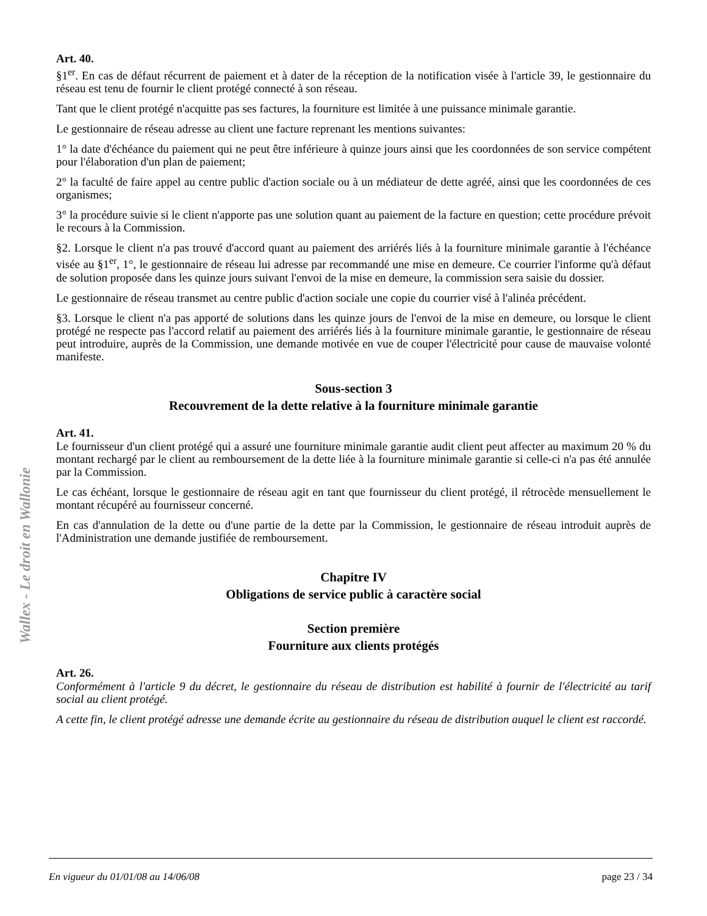Wallex - Le droit en Wallonie
Art. 40.
§1<sup>er</sup>. En cas de défaut récurrent de paiement et à dater de la réception de la notification visée à l'article 39, le gestionnaire du réseau est tenu de fournir le client protégé connecté à son réseau.
Tant que le client protégé n'acquitte pas ses factures, la fourniture est limitée à une puissance minimale garantie.
Le gestionnaire de réseau adresse au client une facture reprenant les mentions suivantes:
1° la date d'échéance du paiement qui ne peut être inférieure à quinze jours ainsi que les coordonnées de son service compétent pour l'élaboration d'un plan de paiement;
2° la faculté de faire appel au centre public d'action sociale ou à un médiateur de dette agréé, ainsi que les coordonnées de ces organismes;
3° la procédure suivie si le client n'apporte pas une solution quant au paiement de la facture en question; cette procédure prévoit le recours à la Commission.
§2. Lorsque le client n'a pas trouvé d'accord quant au paiement des arriérés liés à la fourniture minimale garantie à l'échéance visée au §1<sup>er</sup>, 1°, le gestionnaire de réseau lui adresse par recommandé une mise en demeure. Ce courrier l'informe qu'à défaut de solution proposée dans les quinze jours suivant l'envoi de la mise en demeure, la commission sera saisie du dossier.
Le gestionnaire de réseau transmet au centre public d'action sociale une copie du courrier visé à l'alinéa précédent.
§3. Lorsque le client n'a pas apporté de solutions dans les quinze jours de l'envoi de la mise en demeure, ou lorsque le client protégé ne respecte pas l'accord relatif au paiement des arriérés liés à la fourniture minimale garantie, le gestionnaire de réseau peut introduire, auprès de la Commission, une demande motivée en vue de couper l'électricité pour cause de mauvaise volonté manifeste.
Sous-section 3
Recouvrement de la dette relative à la fourniture minimale garantie
Art. 41.
Le fournisseur d'un client protégé qui a assuré une fourniture minimale garantie audit client peut affecter au maximum 20 % du montant rechargé par le client au remboursement de la dette liée à la fourniture minimale garantie si celle-ci n'a pas été annulée par la Commission.
Le cas échéant, lorsque le gestionnaire de réseau agit en tant que fournisseur du client protégé, il rétrocède mensuellement le montant récupéré au fournisseur concerné.
En cas d'annulation de la dette ou d'une partie de la dette par la Commission, le gestionnaire de réseau introduit auprès de l'Administration une demande justifiée de remboursement.
Chapitre IV
Obligations de service public à caractère social
Section première
Fourniture aux clients protégés
Art. 26.
Conformément à l'article 9 du décret, le gestionnaire du réseau de distribution est habilité à fournir de l'électricité au tarif social au client protégé.
A cette fin, le client protégé adresse une demande écrite au gestionnaire du réseau de distribution auquel le client est raccordé.
En vigueur du 01/01/08 au 14/06/08 page 23 / 34